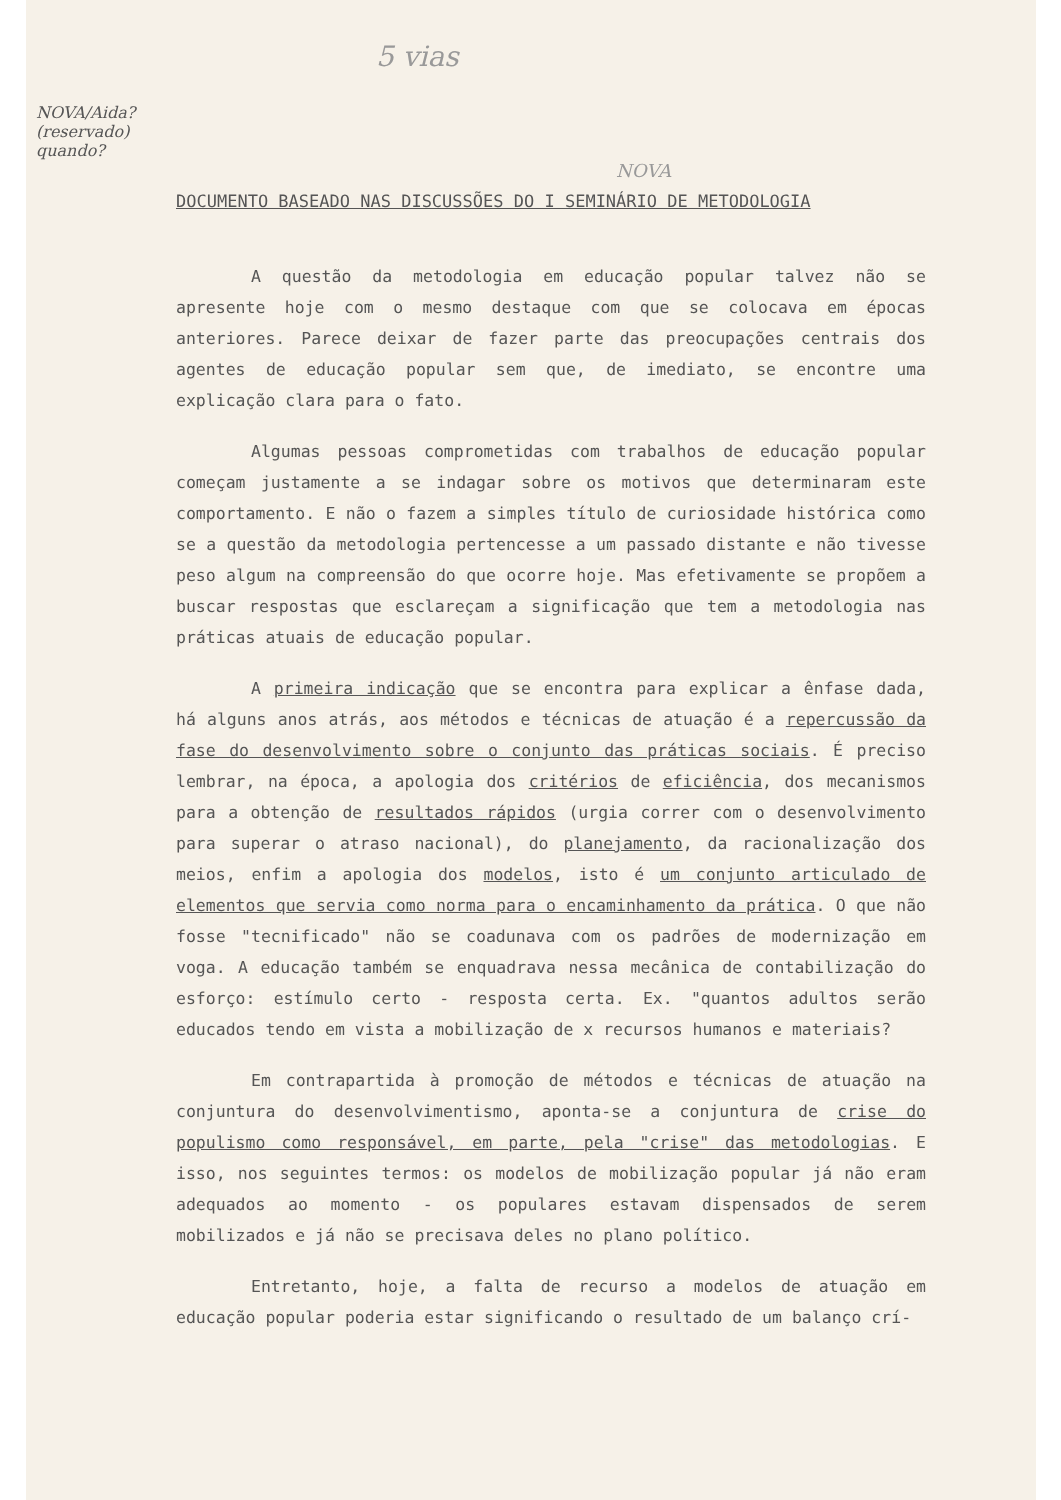5 vias
NOVA/Aida? (reservado) quando?
NOVA
DOCUMENTO BASEADO NAS DISCUSSÕES DO I SEMINÁRIO DE METODOLOGIA
A questão da metodologia em educação popular talvez não se apresente hoje com o mesmo destaque com que se colocava em épocas anteriores. Parece deixar de fazer parte das preocupações centrais dos agentes de educação popular sem que, de imediato, se encontre uma explicação clara para o fato.
Algumas pessoas comprometidas com trabalhos de educação popular começam justamente a se indagar sobre os motivos que determinaram este comportamento. E não o fazem a simples título de curiosidade histórica como se a questão da metodologia pertencesse a um passado distante e não tivesse peso algum na compreensão do que ocorre hoje. Mas efetivamente se propõem a buscar respostas que esclareçam a significação que tem a metodologia nas práticas atuais de educação popular.
A primeira indicação que se encontra para explicar a ênfase dada, há alguns anos atrás, aos métodos e técnicas de atuação é a repercussão da fase do desenvolvimento sobre o conjunto das práticas sociais. É preciso lembrar, na época, a apologia dos critérios de eficiência, dos mecanismos para a obtenção de resultados rápidos (urgia correr com o desenvolvimento para superar o atraso nacional), do planejamento, da racionalização dos meios, enfim a apologia dos modelos, isto é um conjunto articulado de elementos que servia como norma para o encaminhamento da prática. O que não fosse "tecnificado" não se coadunava com os padrões de modernização em voga. A educação também se enquadrava nessa mecânica de contabilização do esforço: estímulo certo - resposta certa. Ex. "quantos adultos serão educados tendo em vista a mobilização de x recursos humanos e materiais?
Em contrapartida à promoção de métodos e técnicas de atuação na conjuntura do desenvolvimentismo, aponta-se a conjuntura de crise do populismo como responsável, em parte, pela "crise" das metodologias. E isso, nos seguintes termos: os modelos de mobilização popular já não eram adequados ao momento - os populares estavam dispensados de serem mobilizados e já não se precisava deles no plano político.
Entretanto, hoje, a falta de recurso a modelos de atuação em educação popular poderia estar significando o resultado de um balanço crí-